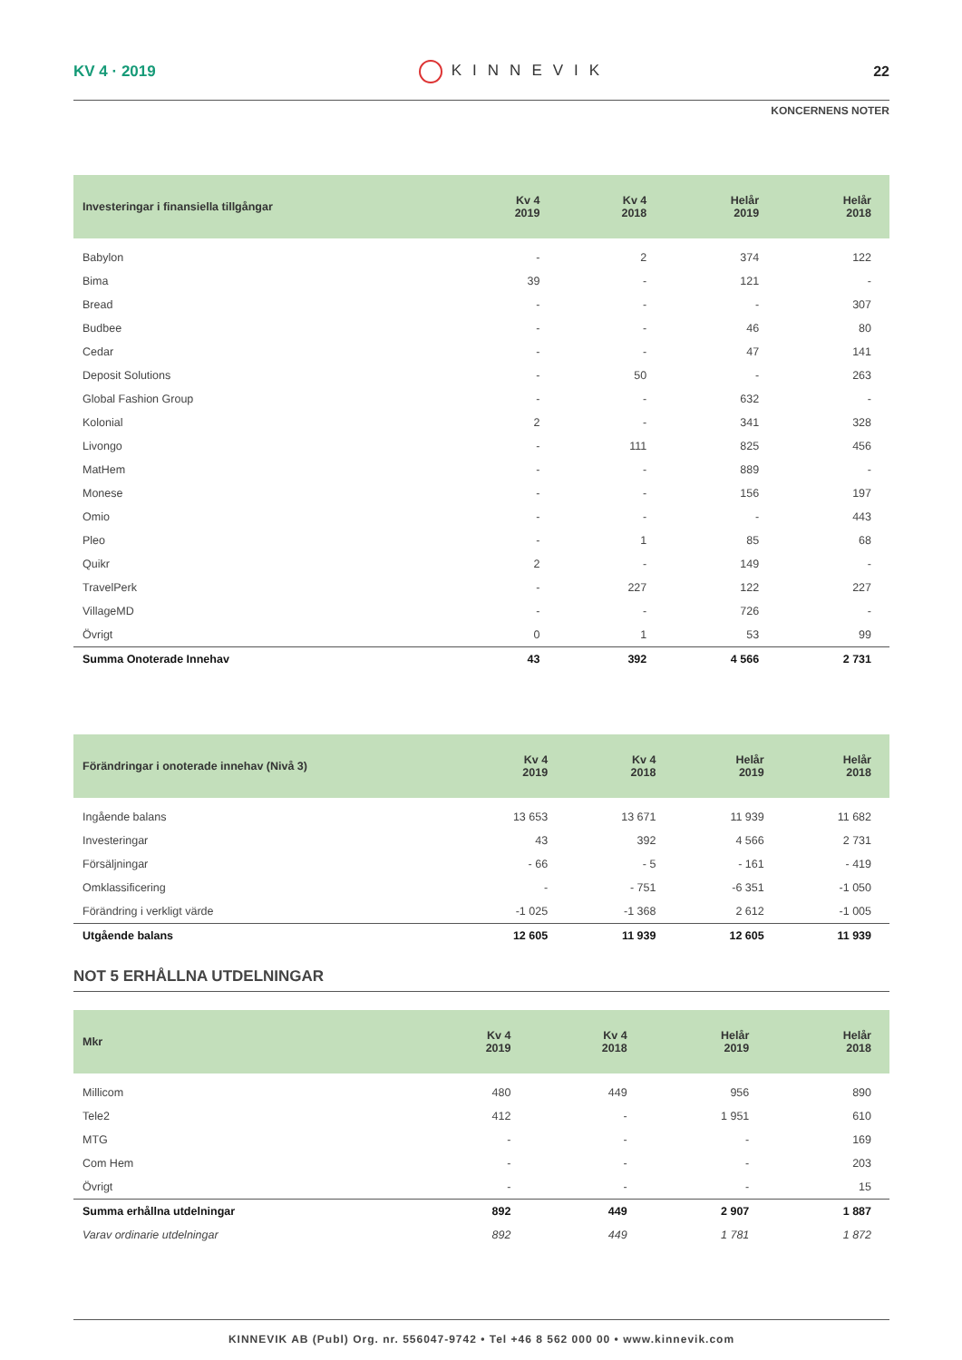KV 4 · 2019 KINNEVIK 22
KONCERNENS NOTER
| Investeringar i finansiella tillgångar | Kv 4 2019 | Kv 4 2018 | Helår 2019 | Helår 2018 |
| --- | --- | --- | --- | --- |
| Babylon | - | 2 | 374 | 122 |
| Bima | 39 | - | 121 | - |
| Bread | - | - | - | 307 |
| Budbee | - | - | 46 | 80 |
| Cedar | - | - | 47 | 141 |
| Deposit Solutions | - | 50 | - | 263 |
| Global Fashion Group | - | - | 632 | - |
| Kolonial | 2 | - | 341 | 328 |
| Livongo | - | 111 | 825 | 456 |
| MatHem | - | - | 889 | - |
| Monese | - | - | 156 | 197 |
| Omio | - | - | - | 443 |
| Pleo | - | 1 | 85 | 68 |
| Quikr | 2 | - | 149 | - |
| TravelPerk | - | 227 | 122 | 227 |
| VillageMD | - | - | 726 | - |
| Övrigt | 0 | 1 | 53 | 99 |
| Summa Onoterade Innehav | 43 | 392 | 4 566 | 2 731 |
| Förändringar i onoterade innehav (Nivå 3) | Kv 4 2019 | Kv 4 2018 | Helår 2019 | Helår 2018 |
| --- | --- | --- | --- | --- |
| Ingående balans | 13 653 | 13 671 | 11 939 | 11 682 |
| Investeringar | 43 | 392 | 4 566 | 2 731 |
| Försäljningar | - 66 | - 5 | - 161 | - 419 |
| Omklassificering | - | - 751 | -6 351 | -1 050 |
| Förändring i verkligt värde | -1 025 | -1 368 | 2 612 | -1 005 |
| Utgående balans | 12 605 | 11 939 | 12 605 | 11 939 |
NOT 5 ERHÅLLNA UTDELNINGAR
| Mkr | Kv 4 2019 | Kv 4 2018 | Helår 2019 | Helår 2018 |
| --- | --- | --- | --- | --- |
| Millicom | 480 | 449 | 956 | 890 |
| Tele2 | 412 | - | 1 951 | 610 |
| MTG | - | - | - | 169 |
| Com Hem | - | - | - | 203 |
| Övrigt | - | - | - | 15 |
| Summa erhållna utdelningar | 892 | 449 | 2 907 | 1 887 |
| Varav ordinarie utdelningar | 892 | 449 | 1 781 | 1 872 |
KINNEVIK AB (Publ) Org. nr. 556047-9742 • Tel +46 8 562 000 00 • www.kinnevik.com